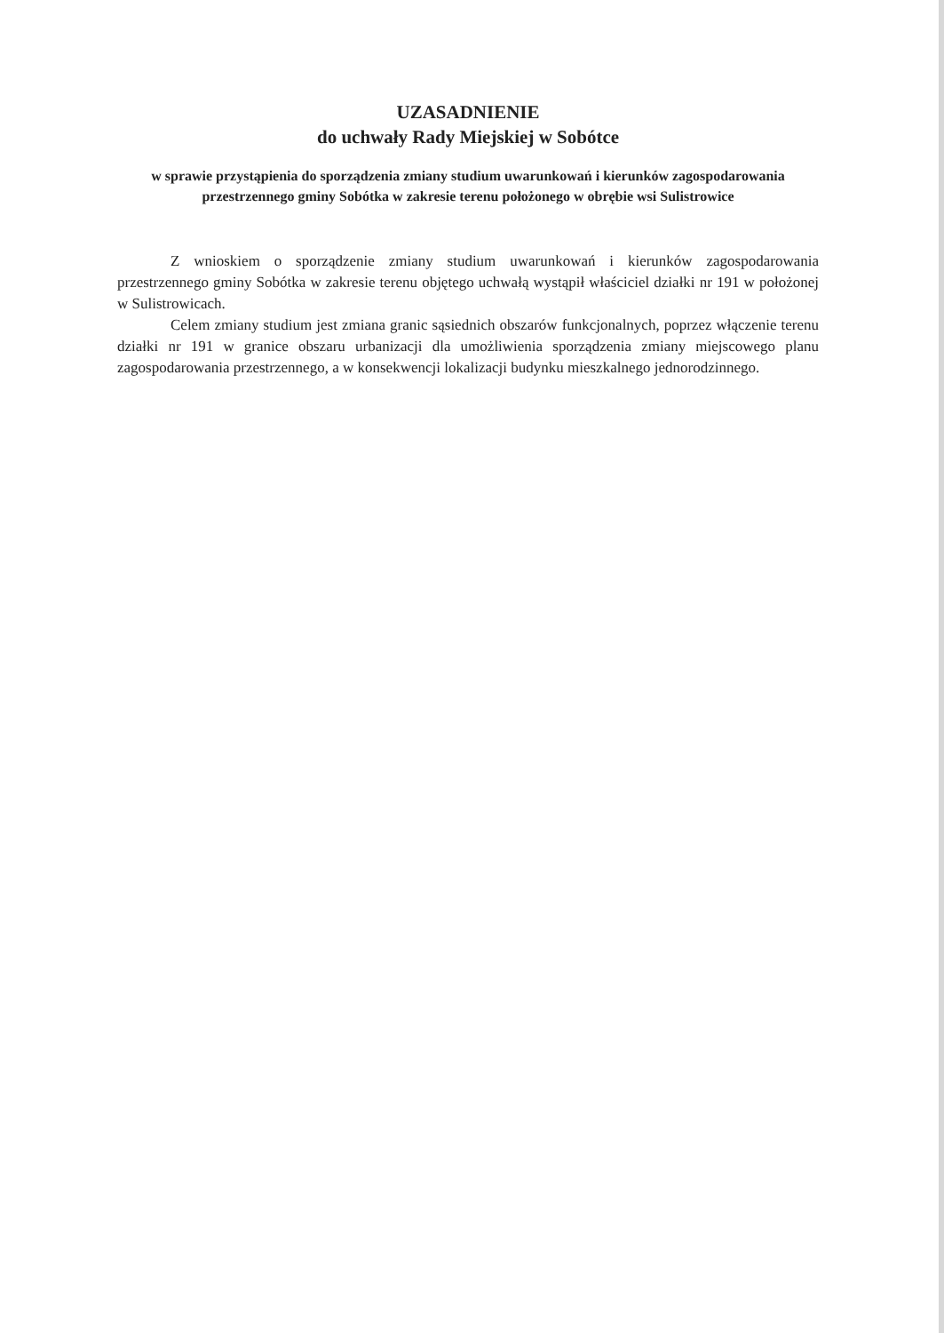UZASADNIENIE
do uchwały Rady Miejskiej w Sobótce
w sprawie przystąpienia do sporządzenia zmiany studium uwarunkowań i kierunków zagospodarowania przestrzennego gminy Sobótka w zakresie terenu położonego w obrębie wsi Sulistrowice
Z wnioskiem o sporządzenie zmiany studium uwarunkowań i kierunków zagospodarowania przestrzennego gminy Sobótka w zakresie terenu objętego uchwałą wystąpił właściciel działki nr 191 w położonej w Sulistrowicach.
Celem zmiany studium jest zmiana granic sąsiednich obszarów funkcjonalnych, poprzez włączenie terenu działki nr 191 w granice obszaru urbanizacji dla umożliwienia sporządzenia zmiany miejscowego planu zagospodarowania przestrzennego, a w konsekwencji lokalizacji budynku mieszkalnego jednorodzinnego.